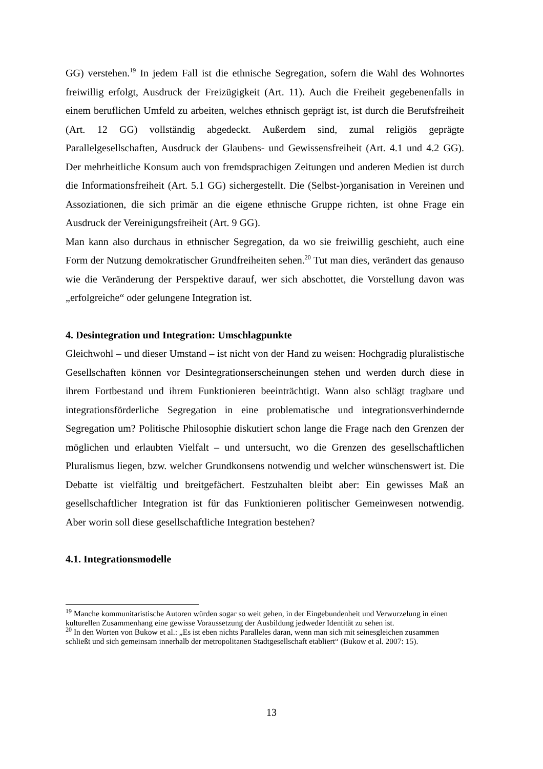GG) verstehen.<sup>19</sup> In jedem Fall ist die ethnische Segregation, sofern die Wahl des Wohnortes freiwillig erfolgt, Ausdruck der Freizügigkeit (Art. 11). Auch die Freiheit gegebenenfalls in einem beruflichen Umfeld zu arbeiten, welches ethnisch geprägt ist, ist durch die Berufsfreiheit (Art. 12 GG) vollständig abgedeckt. Außerdem sind, zumal religiös geprägte Parallelgesellschaften, Ausdruck der Glaubens- und Gewissensfreiheit (Art. 4.1 und 4.2 GG). Der mehrheitliche Konsum auch von fremdsprachigen Zeitungen und anderen Medien ist durch die Informationsfreiheit (Art. 5.1 GG) sichergestellt. Die (Selbst-)organisation in Vereinen und Assoziationen, die sich primär an die eigene ethnische Gruppe richten, ist ohne Frage ein Ausdruck der Vereinigungsfreiheit (Art. 9 GG).
Man kann also durchaus in ethnischer Segregation, da wo sie freiwillig geschieht, auch eine Form der Nutzung demokratischer Grundfreiheiten sehen.<sup>20</sup> Tut man dies, verändert das genauso wie die Veränderung der Perspektive darauf, wer sich abschottet, die Vorstellung davon was „erfolgreiche“ oder gelungene Integration ist.
4. Desintegration und Integration: Umschlagpunkte
Gleichwohl – und dieser Umstand – ist nicht von der Hand zu weisen: Hochgradig pluralistische Gesellschaften können vor Desintegrationserscheinungen stehen und werden durch diese in ihrem Fortbestand und ihrem Funktionieren beeinträchtigt. Wann also schlägt tragbare und integrationsförderliche Segregation in eine problematische und integrationsverhindernde Segregation um? Politische Philosophie diskutiert schon lange die Frage nach den Grenzen der möglichen und erlaubten Vielfalt – und untersucht, wo die Grenzen des gesellschaftlichen Pluralismus liegen, bzw. welcher Grundkonsens notwendig und welcher wünschenswert ist. Die Debatte ist vielfältig und breitgefächert. Festzuhalten bleibt aber: Ein gewisses Maß an gesellschaftlicher Integration ist für das Funktionieren politischer Gemeinwesen notwendig. Aber worin soll diese gesellschaftliche Integration bestehen?
4.1. Integrationsmodelle
<sup>19</sup> Manche kommunitaristische Autoren würden sogar so weit gehen, in der Eingebundenheit und Verwurzelung in einen kulturellen Zusammenhang eine gewisse Voraussetzung der Ausbildung jedweder Identität zu sehen ist.
<sup>20</sup> In den Worten von Bukow et al.: „Es ist eben nichts Paralleles daran, wenn man sich mit seinesgleichen zusammen schließt und sich gemeinsam innerhalb der metropolitanen Stadtgesellschaft etabliert“ (Bukow et al. 2007: 15).
13